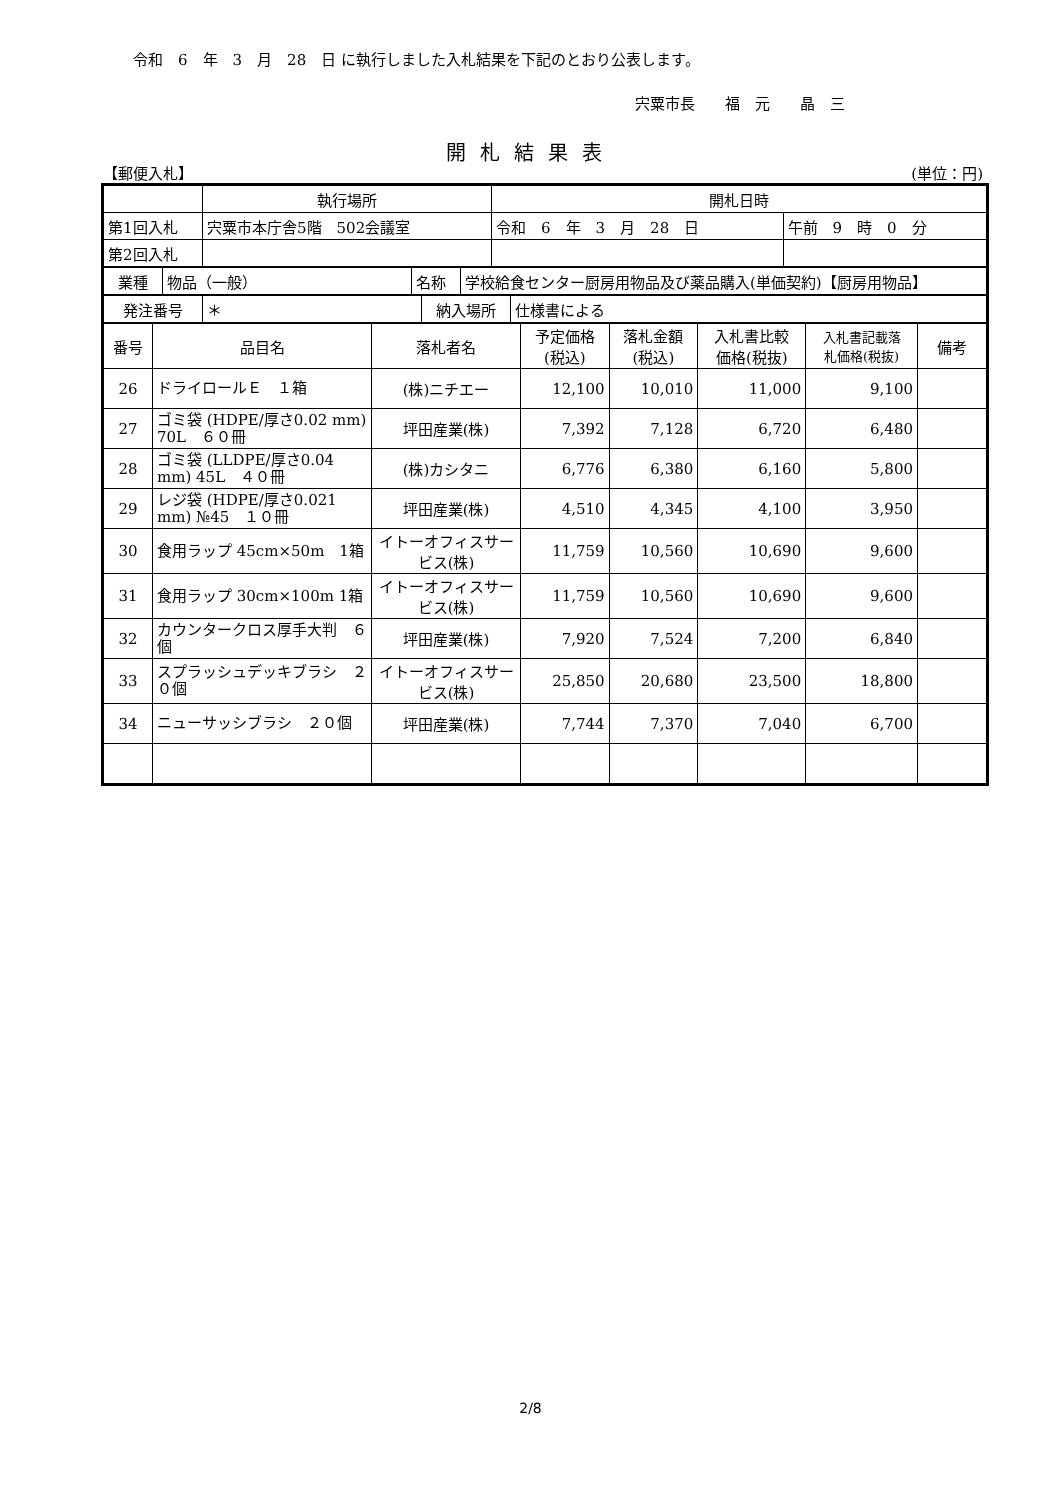令和　6　年　3　月　28　日 に執行しました入札結果を下記のとおり公表します。
宍粟市長　　福　元　　晶　三
開札結果表
【郵便入札】 (単位：円)
| | 執行場所 | 開札日時 | |
| 第1回入札 | 宍粟市本庁舎5階 502会議室 | 令和 6 年 3 月 28 日 | 午前 9 時 0 分 |
| 第2回入札 | | | |
| 業種 | 物品（一般） | 名称 | 学校給食センター厨房用物品及び薬品購入(単価契約)【厨房用物品】 |
| 発注番号 | ＊ | 納入場所 | 仕様書による |
| 番号 | 品目名 | 落札者名 | 予定価格 (税込) | 落札金額 (税込) | 入札書比較 価格(税抜) | 入札書記載落 札価格(税抜) | 備考 |
| --- | --- | --- | --- | --- | --- | --- | --- |
| 26 | ドライロールＥ １箱 | (株)ニチエー | 12,100 | 10,010 | 11,000 | 9,100 | |
| 27 | ゴミ袋 (HDPE/厚さ0.02 mm) 70L ６０冊 | 坪田産業(株) | 7,392 | 7,128 | 6,720 | 6,480 | |
| 28 | ゴミ袋 (LLDPE/厚さ0.04 mm) 45L ４０冊 | (株)カシタニ | 6,776 | 6,380 | 6,160 | 5,800 | |
| 29 | レジ袋 (HDPE/厚さ0.021 mm) №45 １０冊 | 坪田産業(株) | 4,510 | 4,345 | 4,100 | 3,950 | |
| 30 | 食用ラップ 45cm×50m 1箱 | イトーオフィスサービス(株) | 11,759 | 10,560 | 10,690 | 9,600 | |
| 31 | 食用ラップ 30cm×100m 1箱 | イトーオフィスサービス(株) | 11,759 | 10,560 | 10,690 | 9,600 | |
| 32 | カウンタークロス厚手大判 ６個 | 坪田産業(株) | 7,920 | 7,524 | 7,200 | 6,840 | |
| 33 | スプラッシュデッキブラシ ２０個 | イトーオフィスサービス(株) | 25,850 | 20,680 | 23,500 | 18,800 | |
| 34 | ニューサッシブラシ ２０個 | 坪田産業(株) | 7,744 | 7,370 | 7,040 | 6,700 | |
2/8